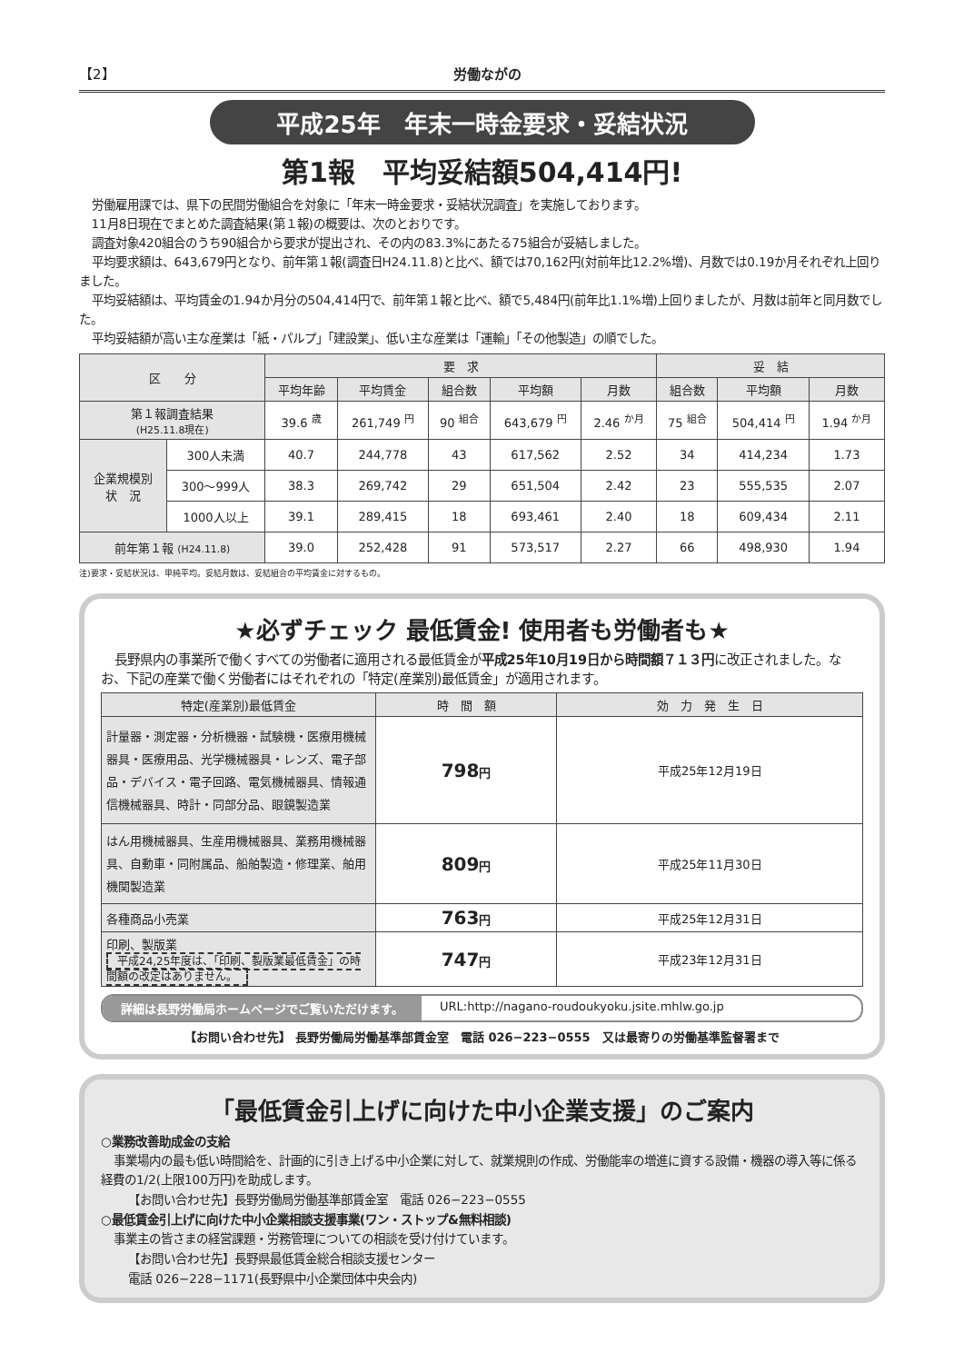【2】 労働ながの
平成25年　年末一時金要求・妥結状況
第1報　平均妥結額504,414円!
労働雇用課では、県下の民間労働組合を対象に「年末一時金要求・妥結状況調査」を実施しております。
11月8日現在でまとめた調査結果(第１報)の概要は、次のとおりです。
調査対象420組合のうち90組合から要求が提出され、その内の83.3%にあたる75組合が妥結しました。
平均要求額は、643,679円となり、前年第１報(調査日H24.11.8)と比べ、額では70,162円(対前年比12.2%増)、月数では0.19か月それぞれ上回りました。
平均妥結額は、平均賃金の1.94か月分の504,414円で、前年第１報と比べ、額で5,484円(前年比1.1%増)上回りましたが、月数は前年と同月数でした。
平均妥結額が高い主な産業は「紙・パルプ」「建設業」、低い主な産業は「運輸」「その他製造」の順でした。
| 区 分 | | 要 求 | | | | | 妥 結 | | |
| --- | --- | --- | --- | --- | --- | --- | --- | --- | --- |
| | | 平均年齢 | 平均賃金 | 組合数 | 平均額 | 月数 | 組合数 | 平均額 | 月数 |
| 第１報調査結果 (H25.11.8現在) | | 39.6 <sup>歳</sup> | 261,749 <sup>円</sup> | 90 <sup>組合</sup> | 643,679 <sup>円</sup> | 2.46 <sup>か月</sup> | 75 <sup>組合</sup> | 504,414 <sup>円</sup> | 1.94 <sup>か月</sup> |
| 企業規模別 状 況 | 300人未満 | 40.7 | 244,778 | 43 | 617,562 | 2.52 | 34 | 414,234 | 1.73 |
| | 300～999人 | 38.3 | 269,742 | 29 | 651,504 | 2.42 | 23 | 555,535 | 2.07 |
| | 1000人以上 | 39.1 | 289,415 | 18 | 693,461 | 2.40 | 18 | 609,434 | 2.11 |
| 前年第１報 (H24.11.8) | | 39.0 | 252,428 | 91 | 573,517 | 2.27 | 66 | 498,930 | 1.94 |
注)要求・妥結状況は、単純平均。妥結月数は、妥結組合の平均賃金に対するもの。
★必ずチェック 最低賃金! 使用者も労働者も★
長野県内の事業所で働くすべての労働者に適用される最低賃金が平成25年10月19日から時間額７１３円に改正されました。なお、下記の産業で働く労働者にはそれぞれの「特定(産業別)最低賃金」が適用されます。
| 特定(産業別)最低賃金 | 時 間 額 | 効 力 発 生 日 |
| --- | --- | --- |
| 計量器・測定器・分析機器・試験機・医療用機械器具・医療用品、光学機械器具・レンズ、電子部品・デバイス・電子回路、電気機械器具、情報通信機械器具、時計・同部分品、眼鏡製造業 | 798 円 | 平成25年12月19日 |
| はん用機械器具、生産用機械器具、業務用機械器具、自動車・同附属品、船舶製造・修理業、舶用機関製造業 | 809 円 | 平成25年11月30日 |
| 各種商品小売業 | 763 円 | 平成25年12月31日 |
| 印刷、製版業 平成24,25年度は、「印刷、製版業最低賃金」の時間額の改定はありません。 | 747 円 | 平成23年12月31日 |
詳細は長野労働局ホームページでご覧いただけます。 URL:http://nagano-roudoukyoku.jsite.mhlw.go.jp
【お問い合わせ先】 長野労働局労働基準部賃金室　電話 026−223−0555　又は最寄りの労働基準監督署まで
「最低賃金引上げに向けた中小企業支援」のご案内
○業務改善助成金の支給
事業場内の最も低い時間給を、計画的に引き上げる中小企業に対して、就業規則の作成、労働能率の増進に資する設備・機器の導入等に係る経費の1/2(上限100万円)を助成します。
【お問い合わせ先】長野労働局労働基準部賃金室　電話 026−223−0555
○最低賃金引上げに向けた中小企業相談支援事業(ワン・ストップ&無料相談)
事業主の皆さまの経営課題・労務管理についての相談を受け付けています。
【お問い合わせ先】長野県最低賃金総合相談支援センター
電話 026−228−1171(長野県中小企業団体中央会内)